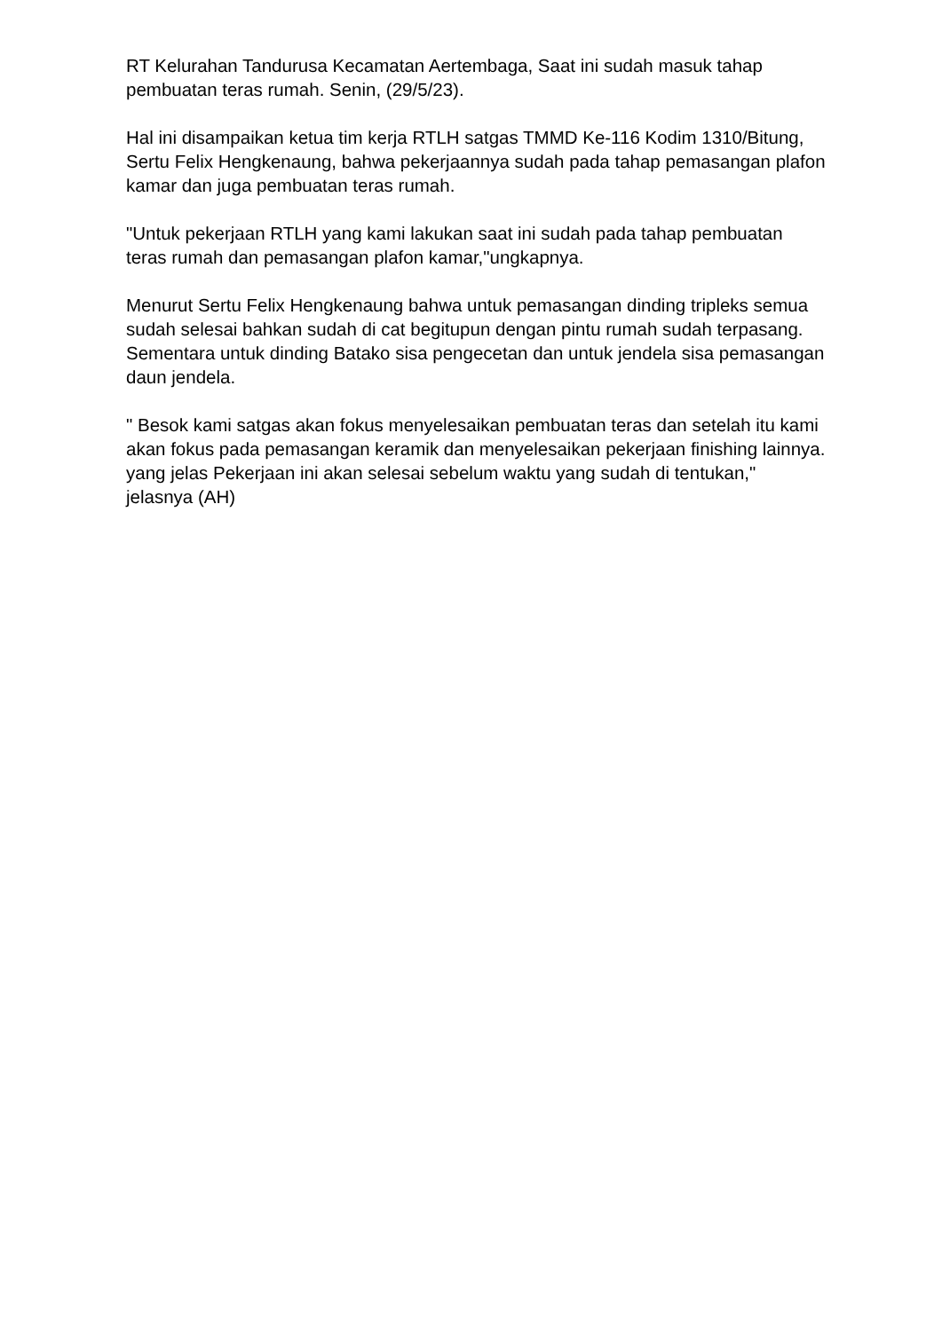RT Kelurahan Tandurusa Kecamatan Aertembaga, Saat ini sudah masuk tahap pembuatan teras rumah. Senin, (29/5/23).
Hal ini disampaikan ketua tim kerja RTLH satgas TMMD Ke-116 Kodim 1310/Bitung, Sertu Felix Hengkenaung, bahwa pekerjaannya sudah pada tahap pemasangan plafon kamar dan juga pembuatan teras rumah.
"Untuk pekerjaan RTLH yang kami lakukan saat ini sudah pada tahap pembuatan teras rumah dan pemasangan plafon kamar,"ungkapnya.
Menurut Sertu Felix Hengkenaung bahwa untuk pemasangan dinding tripleks semua sudah selesai bahkan sudah di cat begitupun dengan pintu rumah sudah terpasang. Sementara untuk dinding Batako sisa pengecetan dan untuk jendela sisa pemasangan daun jendela.
" Besok kami satgas akan fokus menyelesaikan pembuatan teras dan setelah itu kami akan fokus pada pemasangan keramik dan menyelesaikan pekerjaan finishing lainnya. yang jelas Pekerjaan ini akan selesai sebelum waktu yang sudah di tentukan," jelasnya (AH)